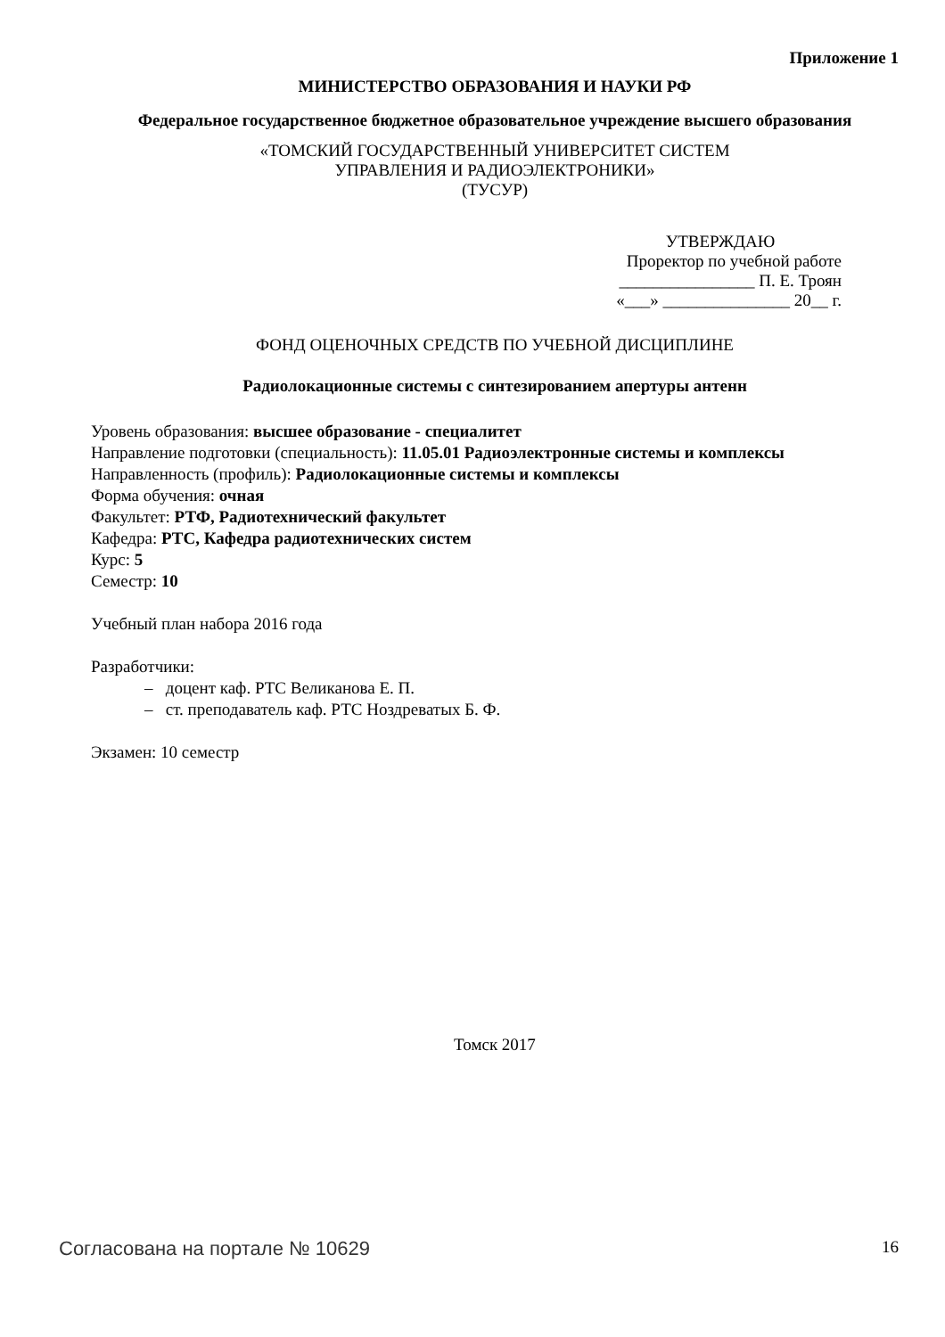Приложение 1
МИНИСТЕРСТВО ОБРАЗОВАНИЯ И НАУКИ РФ
Федеральное государственное бюджетное образовательное учреждение высшего образования
«ТОМСКИЙ ГОСУДАРСТВЕННЫЙ УНИВЕРСИТЕТ СИСТЕМ
УПРАВЛЕНИЯ И РАДИОЭЛЕКТРОНИКИ»
(ТУСУР)
УТВЕРЖДАЮ
Проректор по учебной работе
________________ П. Е. Троян
«___» _______________ 20__ г.
ФОНД ОЦЕНОЧНЫХ СРЕДСТВ ПО УЧЕБНОЙ ДИСЦИПЛИНЕ
Радиолокационные системы с синтезированием апертуры антенн
Уровень образования: высшее образование - специалитет
Направление подготовки (специальность): 11.05.01 Радиоэлектронные системы и комплексы
Направленность (профиль): Радиолокационные системы и комплексы
Форма обучения: очная
Факультет: РТФ, Радиотехнический факультет
Кафедра: РТС, Кафедра радиотехнических систем
Курс: 5
Семестр: 10
Учебный план набора 2016 года
Разработчики:
– доцент каф. РТС Великанова Е. П.
– ст. преподаватель каф. РТС Ноздреватых Б. Ф.
Экзамен: 10 семестр
Томск 2017
Согласована на портале № 10629
16